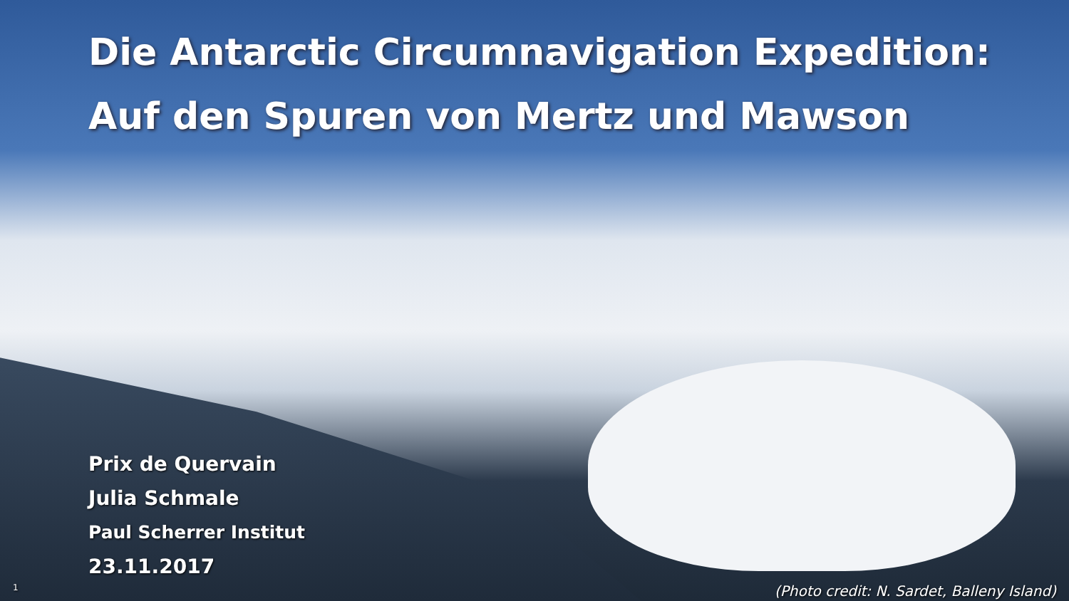Die Antarctic Circumnavigation Expedition:
Auf den Spuren von Mertz und Mawson
Prix de Quervain
Julia Schmale
Paul Scherrer Institut
23.11.2017
1 (Photo credit: N. Sardet, Balleny Island)